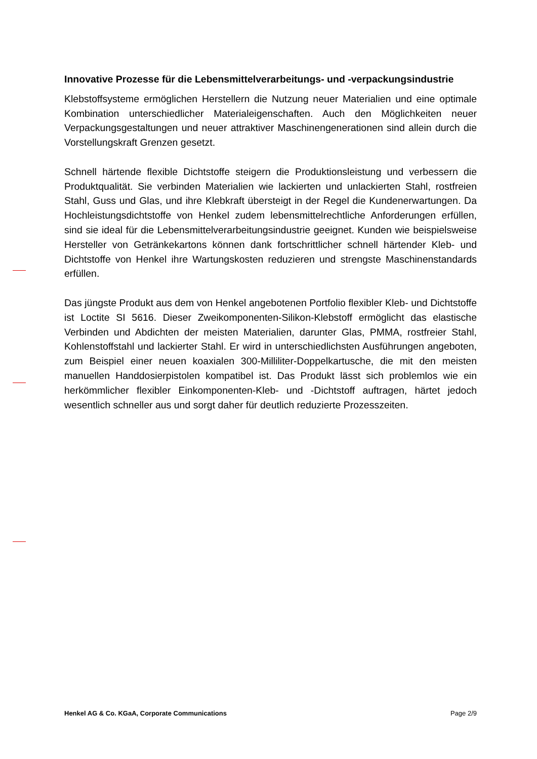Innovative Prozesse für die Lebensmittelverarbeitungs- und -verpackungsindustrie
Klebstoffsysteme ermöglichen Herstellern die Nutzung neuer Materialien und eine optimale Kombination unterschiedlicher Materialeigenschaften. Auch den Möglichkeiten neuer Verpackungsgestaltungen und neuer attraktiver Maschinengenerationen sind allein durch die Vorstellungskraft Grenzen gesetzt.
Schnell härtende flexible Dichtstoffe steigern die Produktionsleistung und verbessern die Produktqualität. Sie verbinden Materialien wie lackierten und unlackierten Stahl, rostfreien Stahl, Guss und Glas, und ihre Klebkraft übersteigt in der Regel die Kundenerwartungen. Da Hochleistungsdichtstoffe von Henkel zudem lebensmittelrechtliche Anforderungen erfüllen, sind sie ideal für die Lebensmittelverarbeitungsindustrie geeignet. Kunden wie beispielsweise Hersteller von Getränkekartons können dank fortschrittlicher schnell härtender Kleb- und Dichtstoffe von Henkel ihre Wartungskosten reduzieren und strengste Maschinenstandards erfüllen.
Das jüngste Produkt aus dem von Henkel angebotenen Portfolio flexibler Kleb- und Dichtstoffe ist Loctite SI 5616. Dieser Zweikomponenten-Silikon-Klebstoff ermöglicht das elastische Verbinden und Abdichten der meisten Materialien, darunter Glas, PMMA, rostfreier Stahl, Kohlenstoffstahl und lackierter Stahl. Er wird in unterschiedlichsten Ausführungen angeboten, zum Beispiel einer neuen koaxialen 300-Milliliter-Doppelkartusche, die mit den meisten manuellen Handdosierpistolen kompatibel ist. Das Produkt lässt sich problemlos wie ein herkömmlicher flexibler Einkomponenten-Kleb- und -Dichtstoff auftragen, härtet jedoch wesentlich schneller aus und sorgt daher für deutlich reduzierte Prozesszeiten.
Henkel AG & Co. KGaA, Corporate Communications Page 2/9